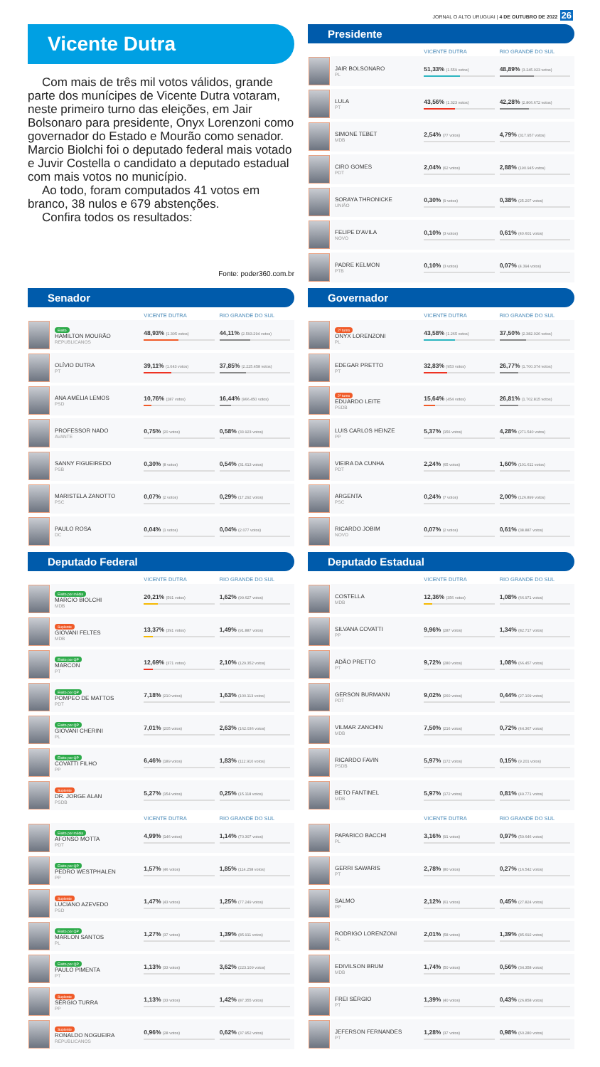JORNAL O ALTO URUGUAI | 4 DE OUTUBRO DE 2022 26
Vicente Dutra
Com mais de três mil votos válidos, grande parte dos munícipes de Vicente Dutra votaram, neste primeiro turno das eleições, em Jair Bolsonaro para presidente, Onyx Lorenzoni como governador do Estado e Mourão como senador. Marcio Biolchi foi o deputado federal mais votado e Juvir Costella o candidato a deputado estadual com mais votos no município.
Ao todo, foram computados 41 votos em branco, 38 nulos e 679 abstenções.
Confira todos os resultados:
Fonte: poder360.com.br
Presidente
| | | VICENTE DUTRA | RIO GRANDE DO SUL |
| --- | --- | --- | --- |
| | JAIR BOLSONARO PL | 51,33% (1.559 votos) | 48,89% (3.245.023 votos) |
| | LULA PT | 43,56% (1.323 votos) | 42,28% (2.806.672 votos) |
| | SIMONE TEBET MDB | 2,54% (77 votos) | 4,79% (317.957 votos) |
| | CIRO GOMES PDT | 2,04% (62 votos) | 2,88% (190.945 votos) |
| | SORAYA THRONICKE UNIÃO | 0,30% (9 votos) | 0,38% (25.207 votos) |
| | FELIPE D'AVILA NOVO | 0,10% (3 votos) | 0,61% (40.601 votos) |
| | PADRE KELMON PTB | 0,10% (3 votos) | 0,07% (4.394 votos) |
Senador
| | | VICENTE DUTRA | RIO GRANDE DO SUL |
| --- | --- | --- | --- |
| | Eleito HAMILTON MOURÃO REPUBLICANOS | 48,93% (1.305 votos) | 44,11% (2.593.294 votos) |
| | OLÍVIO DUTRA PT | 39,11% (1.043 votos) | 37,85% (2.225.458 votos) |
| | ANA AMÉLIA LEMOS PSD | 10,76% (287 votos) | 16,44% (966.450 votos) |
| | PROFESSOR NADO AVANTE | 0,75% (20 votos) | 0,58% (33.923 votos) |
| | SANNY FIGUEIREDO PSB | 0,30% (8 votos) | 0,54% (31.613 votos) |
| | MARISTELA ZANOTTO PSC | 0,07% (2 votos) | 0,29% (17.292 votos) |
| | PAULO ROSA DC | 0,04% (1 votos) | 0,04% (2.077 votos) |
Governador
| | | VICENTE DUTRA | RIO GRANDE DO SUL |
| --- | --- | --- | --- |
| | 2º turno ONYX LORENZONI PL | 43,58% (1.265 votos) | 37,50% (2.382.026 votos) |
| | EDEGAR PRETTO PT | 32,83% (953 votos) | 26,77% (1.700.374 votos) |
| | 2º turno EDUARDO LEITE PSDB | 15,64% (454 votos) | 26,81% (1.702.815 votos) |
| | LUIS CARLOS HEINZE PP | 5,37% (156 votos) | 4,28% (271.540 votos) |
| | VIEIRA DA CUNHA PDT | 2,24% (65 votos) | 1,60% (101.611 votos) |
| | ARGENTA PSC | 0,24% (7 votos) | 2,00% (126.899 votos) |
| | RICARDO JOBIM NOVO | 0,07% (2 votos) | 0,61% (38.887 votos) |
Deputado Federal
| | | VICENTE DUTRA | RIO GRANDE DO SUL |
| --- | --- | --- | --- |
| | Eleito por média MARCIO BIOLCHI MDB | 20,21% (591 votos) | 1,62% (99.627 votos) |
| | Suplente GIOVANI FELTES MDB | 13,37% (391 votos) | 1,49% (91.887 votos) |
| | Eleito por QP MARCON PT | 12,69% (371 votos) | 2,10% (129.352 votos) |
| | Eleito por QP POMPEO DE MATTOS PDT | 7,18% (210 votos) | 1,63% (100.113 votos) |
| | Eleito por QP GIOVANI CHERINI PL | 7,01% (205 votos) | 2,63% (162.036 votos) |
| | Eleito por QP COVATTI FILHO PP | 6,46% (189 votos) | 1,83% (112.910 votos) |
| | Suplente DR. JORGE ALAN PSDB | 5,27% (154 votos) | 0,25% (15.118 votos) |
| | | VICENTE DUTRA | RIO GRANDE DO SUL |
| | Eleito por média AFONSO MOTTA PDT | 4,99% (146 votos) | 1,14% (70.307 votos) |
| | Eleito por QP PEDRO WESTPHALEN PP | 1,57% (46 votos) | 1,85% (114.258 votos) |
| | Suplente LUCIANO AZEVEDO PSD | 1,47% (43 votos) | 1,25% (77.249 votos) |
| | Eleito por QP MARLON SANTOS PL | 1,27% (37 votos) | 1,39% (85.911 votos) |
| | Eleito por QP PAULO PIMENTA PT | 1,13% (33 votos) | 3,62% (223.109 votos) |
| | Suplente SÉRGIO TURRA PP | 1,13% (33 votos) | 1,42% (87.355 votos) |
| | Suplente RONALDO NOGUEIRA REPUBLICANOS | 0,96% (28 votos) | 0,62% (37.952 votos) |
Deputado Estadual
| | | VICENTE DUTRA | RIO GRANDE DO SUL |
| --- | --- | --- | --- |
| | COSTELLA MDB | 12,36% (356 votos) | 1,08% (66.971 votos) |
| | SILVANA COVATTI PP | 9,96% (287 votos) | 1,34% (82.717 votos) |
| | ADÃO PRETTO PT | 9,72% (280 votos) | 1,08% (66.457 votos) |
| | GERSON BURMANN PDT | 9,02% (260 votos) | 0,44% (27.109 votos) |
| | VILMAR ZANCHIN MDB | 7,50% (216 votos) | 0,72% (44.367 votos) |
| | RICARDO FAVIN PSDB | 5,97% (172 votos) | 0,15% (9.201 votos) |
| | BETO FANTINEL MDB | 5,97% (172 votos) | 0,81% (49.771 votos) |
| | | VICENTE DUTRA | RIO GRANDE DO SUL |
| | PAPARICO BACCHI PL | 3,16% (91 votos) | 0,97% (59.646 votos) |
| | GERRI SAWARIS PT | 2,78% (80 votos) | 0,27% (16.542 votos) |
| | SALMO PP | 2,12% (61 votos) | 0,45% (27.824 votos) |
| | RODRIGO LORENZONI PL | 2,01% (58 votos) | 1,39% (85.692 votos) |
| | EDIVILSON BRUM MDB | 1,74% (50 votos) | 0,56% (34.358 votos) |
| | FREI SÉRGIO PT | 1,39% (40 votos) | 0,43% (26.858 votos) |
| | JEFERSON FERNANDES PT | 1,28% (37 votos) | 0,98% (60.280 votos) |